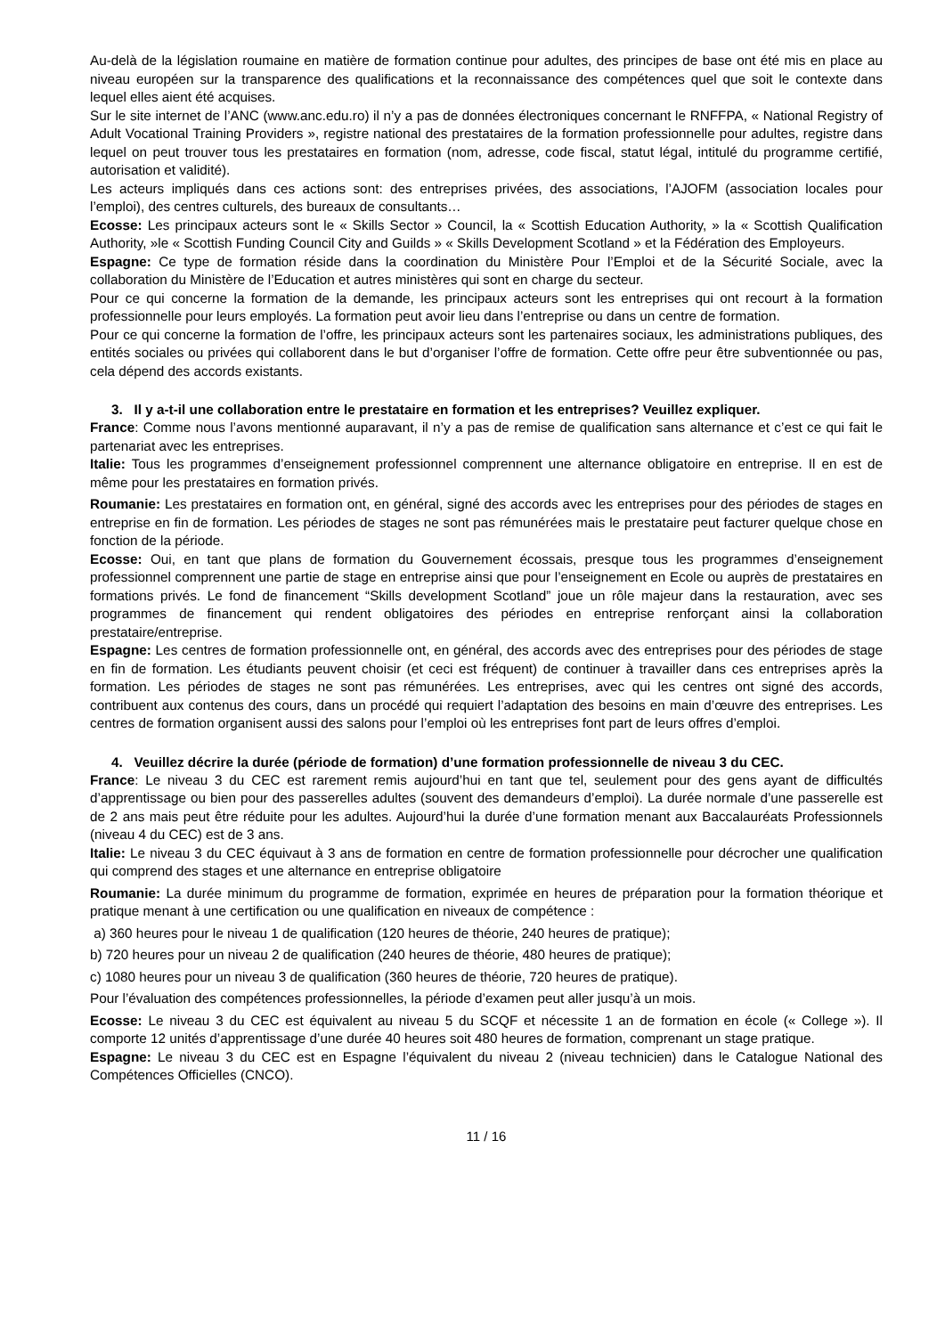Au-delà de la législation roumaine en matière de formation continue pour adultes, des principes de base ont été mis en place au niveau européen sur la transparence des qualifications et la reconnaissance des compétences quel que soit le contexte dans lequel elles aient été acquises.
Sur le site internet de l’ANC (www.anc.edu.ro) il n’y a pas de données électroniques concernant le RNFFPA, « National Registry of Adult Vocational Training Providers », registre national des prestataires de la formation professionnelle pour adultes, registre dans lequel on peut trouver tous les prestataires en formation (nom, adresse, code fiscal, statut légal, intitulé du programme certifié, autorisation et validité).
Les acteurs impliqués dans ces actions sont: des entreprises privées, des associations, l’AJOFM (association locales pour l’emploi), des centres culturels, des bureaux de consultants…
Ecosse: Les principaux acteurs sont le « Skills Sector » Council, la « Scottish Education Authority, » la « Scottish Qualification Authority, »le « Scottish Funding Council City and Guilds » « Skills Development Scotland » et la Fédération des Employeurs.
Espagne: Ce type de formation réside dans la coordination du Ministère Pour l’Emploi et de la Sécurité Sociale, avec la collaboration du Ministère de l’Education et autres ministères qui sont en charge du secteur.
Pour ce qui concerne la formation de la demande, les principaux acteurs sont les entreprises qui ont recourt à la formation professionnelle pour leurs employés. La formation peut avoir lieu dans l’entreprise ou dans un centre de formation.
Pour ce qui concerne la formation de l’offre, les principaux acteurs sont les partenaires sociaux, les administrations publiques, des entités sociales ou privées qui collaborent dans le but d’organiser l’offre de formation. Cette offre peur être subventionnée ou pas, cela dépend des accords existants.
3. Il y a-t-il une collaboration entre le prestataire en formation et les entreprises? Veuillez expliquer.
France: Comme nous l’avons mentionné auparavant, il n’y a pas de remise de qualification sans alternance et c’est ce qui fait le partenariat avec les entreprises.
Italie: Tous les programmes d’enseignement professionnel comprennent une alternance obligatoire en entreprise. Il en est de même pour les prestataires en formation privés.
Roumanie: Les prestataires en formation ont, en général, signé des accords avec les entreprises pour des périodes de stages en entreprise en fin de formation. Les périodes de stages ne sont pas rémunérées mais le prestataire peut facturer quelque chose en fonction de la période.
Ecosse: Oui, en tant que plans de formation du Gouvernement écossais, presque tous les programmes d’enseignement professionnel comprennent une partie de stage en entreprise ainsi que pour l’enseignement en Ecole ou auprès de prestataires en formations privés. Le fond de financement “Skills development Scotland” joue un rôle majeur dans la restauration, avec ses programmes de financement qui rendent obligatoires des périodes en entreprise renforçant ainsi la collaboration prestataire/entreprise.
Espagne: Les centres de formation professionnelle ont, en général, des accords avec des entreprises pour des périodes de stage en fin de formation. Les étudiants peuvent choisir (et ceci est fréquent) de continuer à travailler dans ces entreprises après la formation. Les périodes de stages ne sont pas rémunérées. Les entreprises, avec qui les centres ont signé des accords, contribuent aux contenus des cours, dans un procédé qui requiert l’adaptation des besoins en main d’œuvre des entreprises. Les centres de formation organisent aussi des salons pour l’emploi où les entreprises font part de leurs offres d’emploi.
4. Veuillez décrire la durée (période de formation) d’une formation professionnelle de niveau 3 du CEC.
France: Le niveau 3 du CEC est rarement remis aujourd’hui en tant que tel, seulement pour des gens ayant de difficultés d’apprentissage ou bien pour des passerelles adultes (souvent des demandeurs d’emploi). La durée normale d’une passerelle est de 2 ans mais peut être réduite pour les adultes. Aujourd’hui la durée d’une formation menant aux Baccalauréats Professionnels (niveau 4 du CEC) est de 3 ans.
Italie: Le niveau 3 du CEC équivaut à 3 ans de formation en centre de formation professionnelle pour décrocher une qualification qui comprend des stages et une alternance en entreprise obligatoire
Roumanie: La durée minimum du programme de formation, exprimée en heures de préparation pour la formation théorique et pratique menant à une certification ou une qualification en niveaux de compétence :
a) 360 heures pour le niveau 1 de qualification (120 heures de théorie, 240 heures de pratique);
b) 720 heures pour un niveau 2 de qualification (240 heures de théorie, 480 heures de pratique);
c) 1080 heures pour un niveau 3 de qualification (360 heures de théorie, 720 heures de pratique).
Pour l’évaluation des compétences professionnelles, la période d’examen peut aller jusqu’à un mois.
Ecosse: Le niveau 3 du CEC est équivalent au niveau 5 du SCQF et nécessite 1 an de formation en école (« College »). Il comporte 12 unités d’apprentissage d’une durée 40 heures soit 480 heures de formation, comprenant un stage pratique.
Espagne: Le niveau 3 du CEC est en Espagne l’équivalent du niveau 2 (niveau technicien) dans le Catalogue National des Compétences Officielles (CNCO).
11 / 16